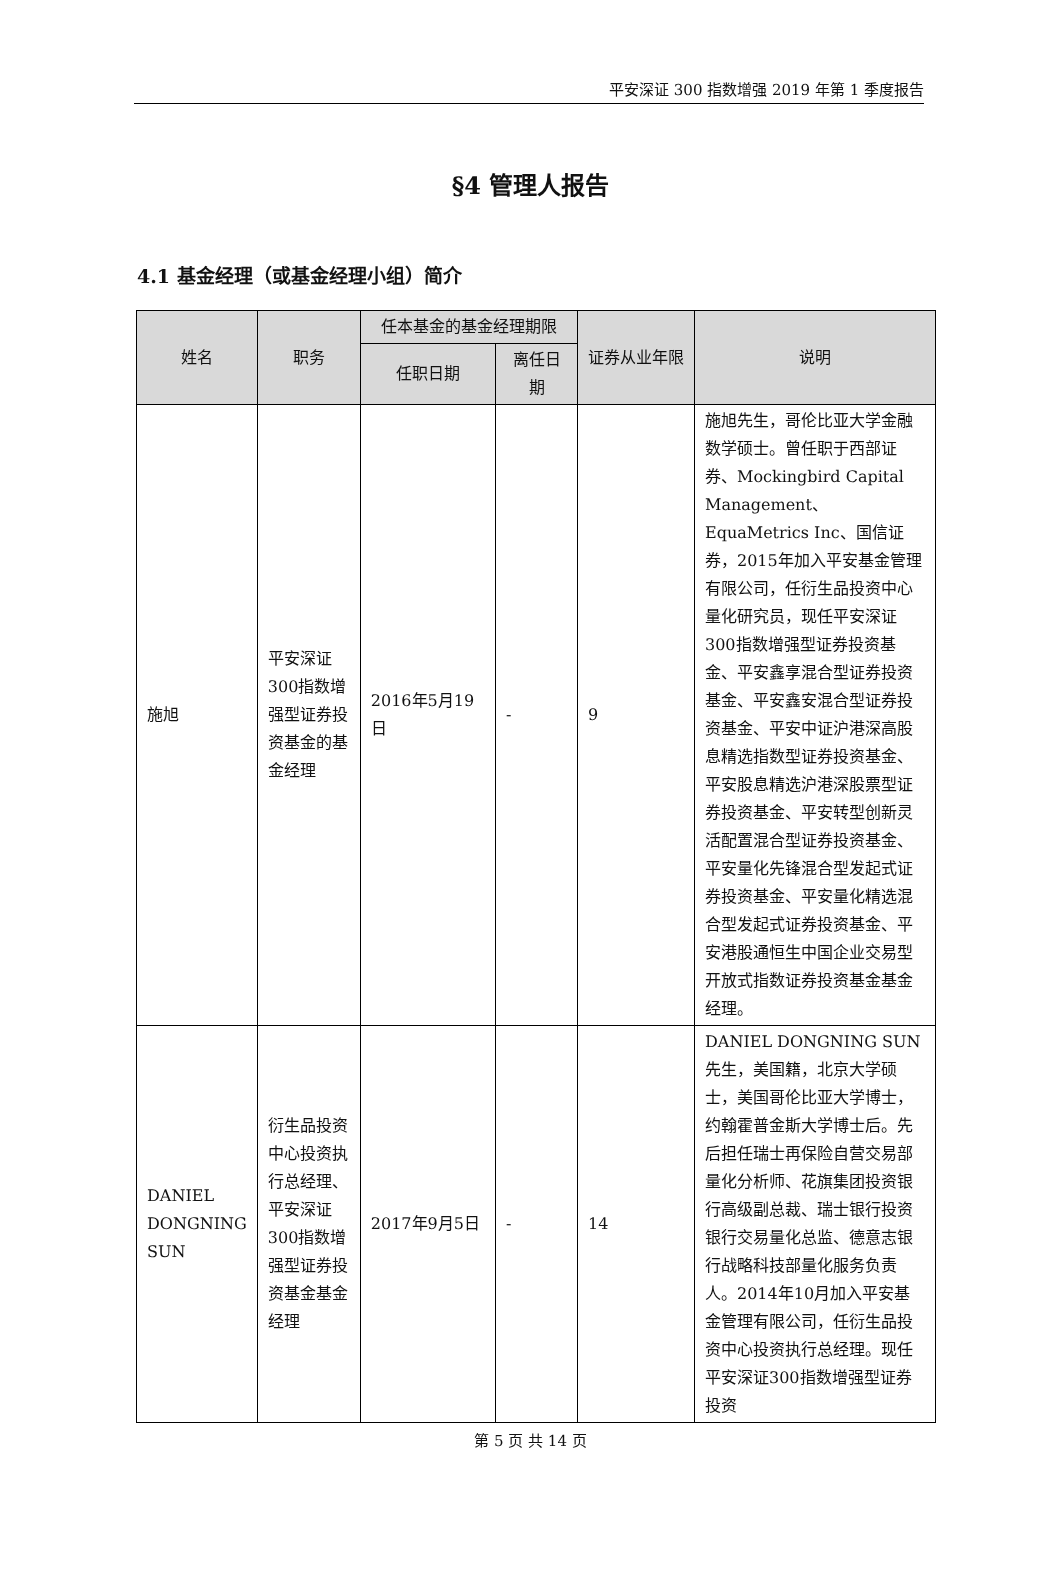平安深证 300 指数增强 2019 年第 1 季度报告
§4 管理人报告
4.1 基金经理（或基金经理小组）简介
| 姓名 | 职务 | 任本基金的基金经理期限 | | 证券从业年限 | 说明 |
| --- | --- | --- | --- | --- | --- |
| | | 任职日期 | 离任日期 | | |
| 施旭 | 平安深证300指数增强型证券投资基金的基金经理 | 2016年5月19日 | - | 9 | 施旭先生，哥伦比亚大学金融数学硕士。曾任职于西部证券、Mockingbird Capital Management、EquaMetrics Inc、国信证券，2015年加入平安基金管理有限公司，任衍生品投资中心量化研究员，现任平安深证300指数增强型证券投资基金、平安鑫享混合型证券投资基金、平安鑫安混合型证券投资基金、平安中证沪港深高股息精选指数型证券投资基金、平安股息精选沪港深股票型证券投资基金、平安转型创新灵活配置混合型证券投资基金、平安量化先锋混合型发起式证券投资基金、平安量化精选混合型发起式证券投资基金、平安港股通恒生中国企业交易型开放式指数证券投资基金基金经理。 |
| DANIEL DONGNING SUN | 衍生品投资中心投资执行总经理、平安深证300指数增强型证券投资基金基金经理 | 2017年9月5日 | - | 14 | DANIEL DONGNING SUN 先生，美国籍，北京大学硕士，美国哥伦比亚大学博士，约翰霍普金斯大学博士后。先后担任瑞士再保险自营交易部量化分析师、花旗集团投资银行高级副总裁、瑞士银行投资银行交易量化总监、德意志银行战略科技部量化服务负责人。2014年10月加入平安基金管理有限公司，任衍生品投资中心投资执行总经理。现任平安深证300指数增强型证券投资 |
第 5 页 共 14 页